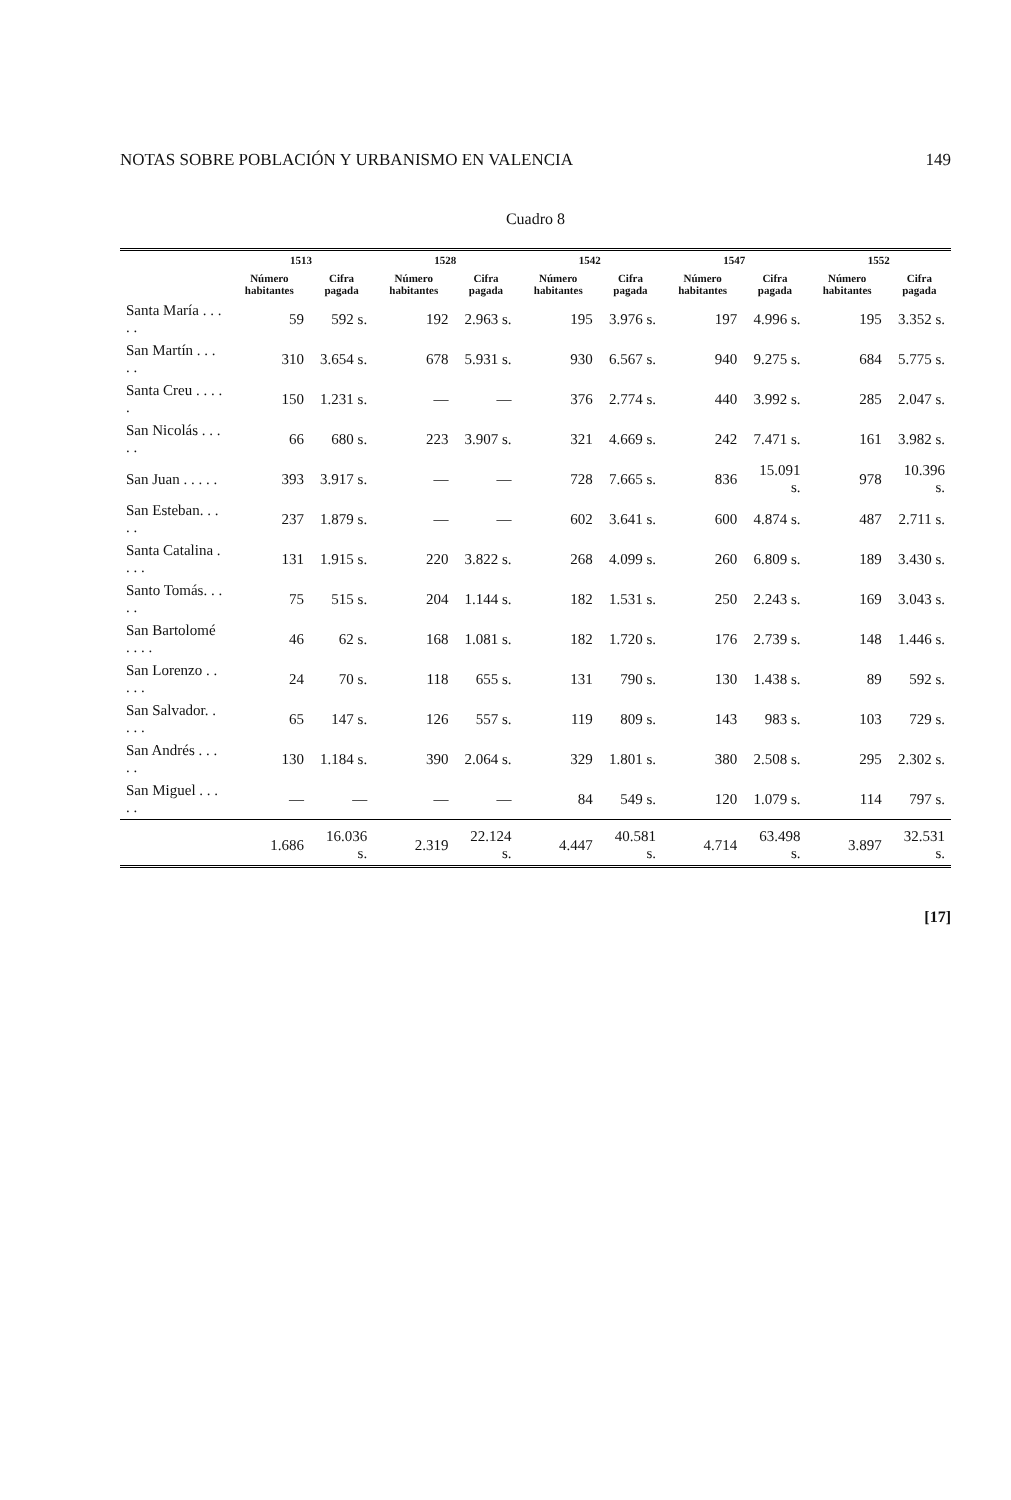NOTAS SOBRE POBLACIÓN Y URBANISMO EN VALENCIA 149
Cuadro 8
| | 1513 | | 1528 | | 1542 | | 1547 | | 1552 | |
| --- | --- | --- | --- | --- | --- | --- | --- | --- | --- | --- |
| | Número habitantes | Cifra pagada | Número habitantes | Cifra pagada | Número habitantes | Cifra pagada | Número habitantes | Cifra pagada | Número habitantes | Cifra pagada |
| Santa María . . . . . | 59 | 592 s. | 192 | 2.963 s. | 195 | 3.976 s. | 197 | 4.996 s. | 195 | 3.352 s. |
| San Martín . . . . . | 310 | 3.654 s. | 678 | 5.931 s. | 930 | 6.567 s. | 940 | 9.275 s. | 684 | 5.775 s. |
| Santa Creu . . . . . | 150 | 1.231 s. | — | — | 376 | 2.774 s. | 440 | 3.992 s. | 285 | 2.047 s. |
| San Nicolás . . . . . | 66 | 680 s. | 223 | 3.907 s. | 321 | 4.669 s. | 242 | 7.471 s. | 161 | 3.982 s. |
| San Juan . . . . . | 393 | 3.917 s. | — | — | 728 | 7.665 s. | 836 | 15.091 s. | 978 | 10.396 s. |
| San Esteban. . . . . | 237 | 1.879 s. | — | — | 602 | 3.641 s. | 600 | 4.874 s. | 487 | 2.711 s. |
| Santa Catalina . . . . | 131 | 1.915 s. | 220 | 3.822 s. | 268 | 4.099 s. | 260 | 6.809 s. | 189 | 3.430 s. |
| Santo Tomás. . . . . | 75 | 515 s. | 204 | 1.144 s. | 182 | 1.531 s. | 250 | 2.243 s. | 169 | 3.043 s. |
| San Bartolomé . . . . | 46 | 62 s. | 168 | 1.081 s. | 182 | 1.720 s. | 176 | 2.739 s. | 148 | 1.446 s. |
| San Lorenzo . . . . . | 24 | 70 s. | 118 | 655 s. | 131 | 790 s. | 130 | 1.438 s. | 89 | 592 s. |
| San Salvador. . . . . | 65 | 147 s. | 126 | 557 s. | 119 | 809 s. | 143 | 983 s. | 103 | 729 s. |
| San Andrés . . . . . | 130 | 1.184 s. | 390 | 2.064 s. | 329 | 1.801 s. | 380 | 2.508 s. | 295 | 2.302 s. |
| San Miguel . . . . . | — | — | — | — | 84 | 549 s. | 120 | 1.079 s. | 114 | 797 s. |
| | 1.686 | 16.036 s. | 2.319 | 22.124 s. | 4.447 | 40.581 s. | 4.714 | 63.498 s. | 3.897 | 32.531 s. |
[17]